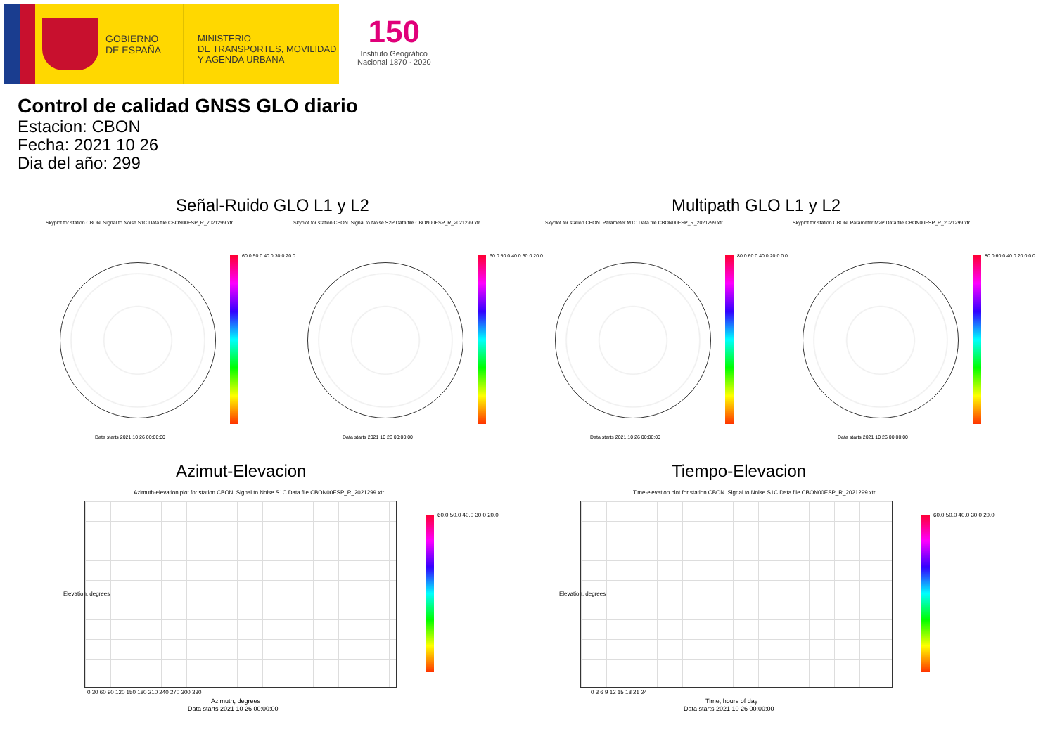GOBIERNO
DE ESPAÑA
MINISTERIO
DE TRANSPORTES, MOVILIDAD
Y AGENDA URBANA
150
Instituto Geográfico
Nacional 1870 · 2020
Control de calidad GNSS GLO diario
Estacion: CBON
Fecha: 2021 10 26
Dia del año: 299
Señal-Ruido GLO L1 y L2 Multipath GLO L1 y L2
Skyplot for station CBON. Signal to Noise S1C Data file CBON00ESP_R_2021299.xtr Skyplot for station CBON. Signal to Noise S2P Data file CBON00ESP_R_2021299.xtr Skyplot for station CBON. Parameter M1C Data file CBON00ESP_R_2021299.xtr Skyplot for station CBON. Parameter M2P Data file CBON00ESP_R_2021299.xtr
60.0 50.0 40.0 30.0 20.0 60.0 50.0 40.0 30.0 20.0 80.0 60.0 40.0 20.0 0.0 80.0 60.0 40.0 20.0 0.0
Data starts 2021 10 26 00:00:00 Data starts 2021 10 26 00:00:00 Data starts 2021 10 26 00:00:00 Data starts 2021 10 26 00:00:00
Azimut-Elevacion Tiempo-Elevacion
Azimuth-elevation plot for station CBON. Signal to Noise S1C Data file CBON00ESP_R_2021299.xtr Time-elevation plot for station CBON. Signal to Noise S1C Data file CBON00ESP_R_2021299.xtr
60.0 50.0 40.0 30.0 20.0 60.0 50.0 40.0 30.0 20.0
0 30 60 90 120 150 180 210 240 270 300 330
Azimuth, degrees
Data starts 2021 10 26 00:00:00
Elevation, degrees
0 3 6 9 12 15 18 21 24
Time, hours of day
Data starts 2021 10 26 00:00:00
Elevation, degrees